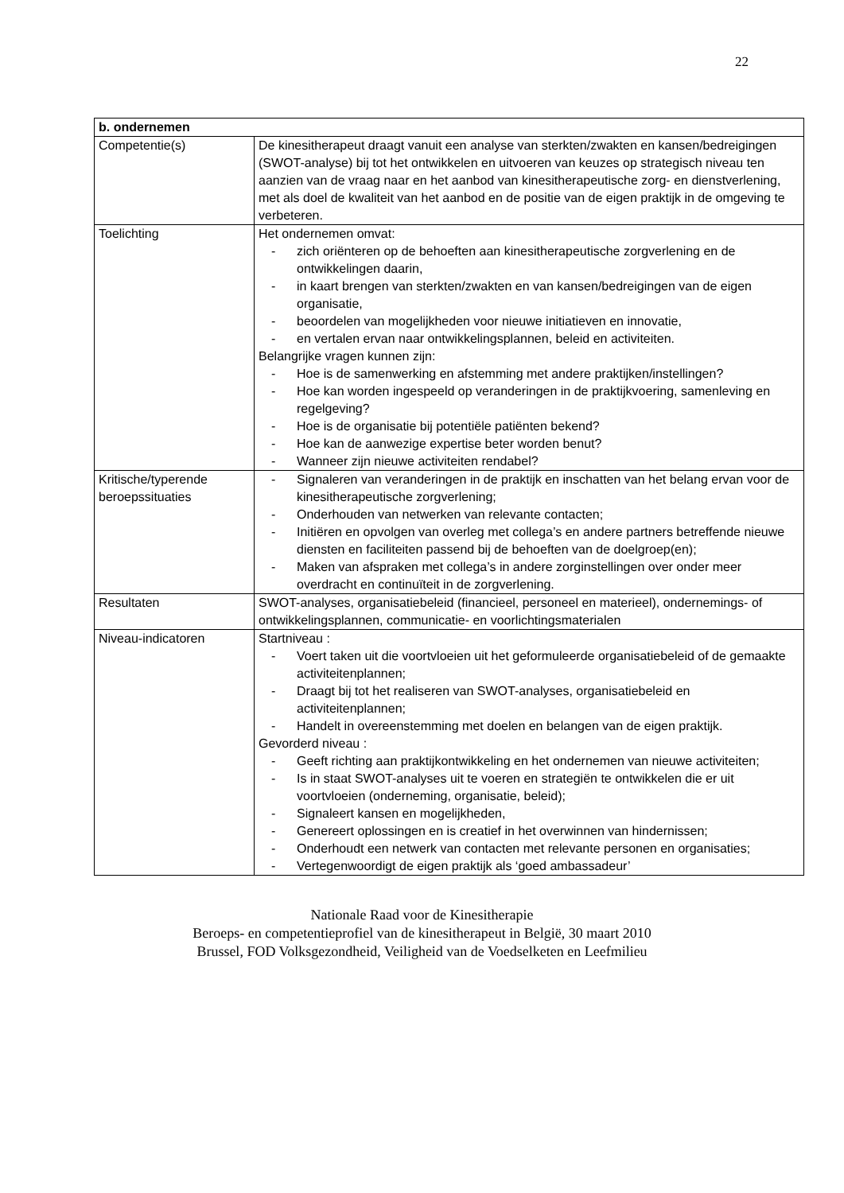22
| b. ondernemen | |
| --- | --- |
| Competentie(s) | De kinesitherapeut draagt vanuit een analyse van sterkten/zwakten en kansen/bedreigingen (SWOT-analyse) bij tot het ontwikkelen en uitvoeren van keuzes op strategisch niveau ten aanzien van de vraag naar en het aanbod van kinesitherapeutische zorg- en dienstverlening, met als doel de kwaliteit van het aanbod en de positie van de eigen praktijk in de omgeving te verbeteren. |
| Toelichting | Het ondernemen omvat: - zich oriënteren op de behoeften aan kinesitherapeutische zorgverlening en de ontwikkelingen daarin, - in kaart brengen van sterkten/zwakten en van kansen/bedreigingen van de eigen organisatie, - beoordelen van mogelijkheden voor nieuwe initiatieven en innovatie, - en vertalen ervan naar ontwikkelingsplannen, beleid en activiteiten. Belangrijke vragen kunnen zijn: - Hoe is de samenwerking en afstemming met andere praktijken/instellingen? - Hoe kan worden ingespeeld op veranderingen in de praktijkvoering, samenleving en regelgeving? - Hoe is de organisatie bij potentiële patiënten bekend? - Hoe kan de aanwezige expertise beter worden benut? - Wanneer zijn nieuwe activiteiten rendabel? |
| Kritische/typerende beroepssituaties | - Signaleren van veranderingen in de praktijk en inschatten van het belang ervan voor de kinesitherapeutische zorgverlening; - Onderhouden van netwerken van relevante contacten; - Initiëren en opvolgen van overleg met collega’s en andere partners betreffende nieuwe diensten en faciliteiten passend bij de behoeften van de doelgroep(en); - Maken van afspraken met collega’s in andere zorginstellingen over onder meer overdracht en continuïteit in de zorgverlening. |
| Resultaten | SWOT-analyses, organisatiebeleid (financieel, personeel en materieel), ondernemings- of ontwikkelingsplannen, communicatie- en voorlichtingsmaterialen |
| Niveau-indicatoren | Startniveau : - Voert taken uit die voortvloeien uit het geformuleerde organisatiebeleid of de gemaakte activiteitenplannen; - Draagt bij tot het realiseren van SWOT-analyses, organisatiebeleid en activiteitenplannen; - Handelt in overeenstemming met doelen en belangen van de eigen praktijk. Gevorderd niveau : - Geeft richting aan praktijkontwikkeling en het ondernemen van nieuwe activiteiten; - Is in staat SWOT-analyses uit te voeren en strategiën te ontwikkelen die er uit voortvloeien (onderneming, organisatie, beleid); - Signaleert kansen en mogelijkheden, - Genereert oplossingen en is creatief in het overwinnen van hindernissen; - Onderhoudt een netwerk van contacten met relevante personen en organisaties; - Vertegenwoordigt de eigen praktijk als ‘goed ambassadeur’ |
Nationale Raad voor de Kinesitherapie
Beroeps- en competentieprofiel van de kinesitherapeut in België, 30 maart 2010
Brussel, FOD Volksgezondheid, Veiligheid van de Voedselketen en Leefmilieu